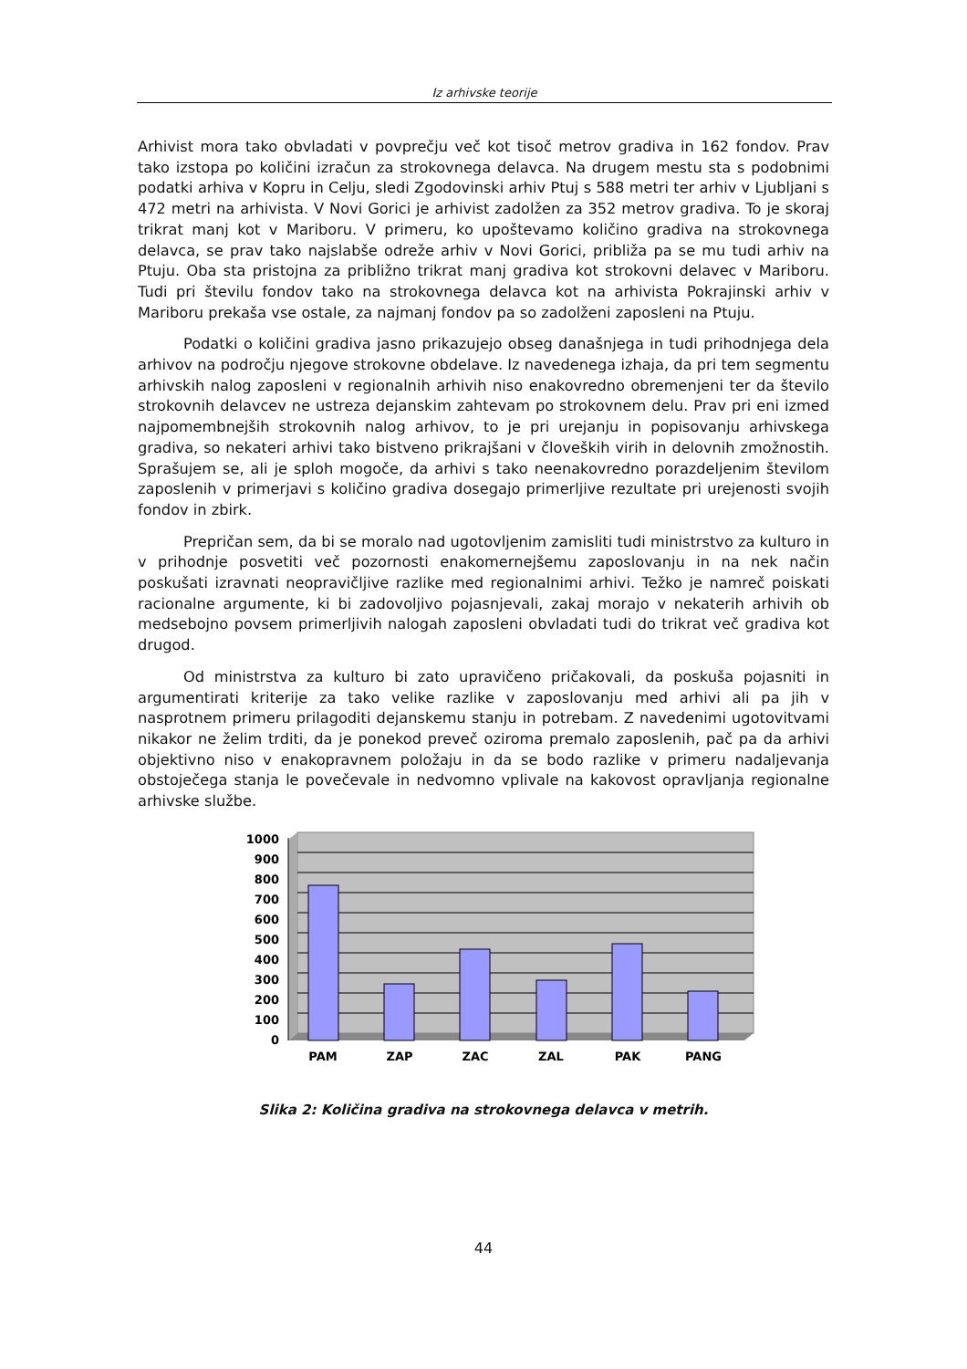Iz arhivske teorije
Arhivist mora tako obvladati v povprečju več kot tisoč metrov gradiva in 162 fondov. Prav tako izstopa po količini izračun za strokovnega delavca. Na drugem mestu sta s podobnimi podatki arhiva v Kopru in Celju, sledi Zgodovinski arhiv Ptuj s 588 metri ter arhiv v Ljubljani s 472 metri na arhivista. V Novi Gorici je arhivist zadolžen za 352 metrov gradiva. To je skoraj trikrat manj kot v Mariboru. V primeru, ko upoštevamo količino gradiva na strokovnega delavca, se prav tako najslabše odreže arhiv v Novi Gorici, približa pa se mu tudi arhiv na Ptuju. Oba sta pristojna za približno trikrat manj gradiva kot strokovni delavec v Mariboru. Tudi pri številu fondov tako na strokovnega delavca kot na arhivista Pokrajinski arhiv v Mariboru prekaša vse ostale, za najmanj fondov pa so zadolženi zaposleni na Ptuju.
Podatki o količini gradiva jasno prikazujejo obseg današnjega in tudi prihodnjega dela arhivov na področju njegove strokovne obdelave. Iz navedenega izhaja, da pri tem segmentu arhivskih nalog zaposleni v regionalnih arhivih niso enakovredno obremenjeni ter da število strokovnih delavcev ne ustreza dejanskim zahtevam po strokovnem delu. Prav pri eni izmed najpomembnejših strokovnih nalog arhivov, to je pri urejanju in popisovanju arhivskega gradiva, so nekateri arhivi tako bistveno prikrajšani v človeških virih in delovnih zmožnostih. Sprašujem se, ali je sploh mogoče, da arhivi s tako neenakovredno porazdeljenim številom zaposlenih v primerjavi s količino gradiva dosegajo primerljive rezultate pri urejenosti svojih fondov in zbirk.
Prepričan sem, da bi se moralo nad ugotovljenim zamisliti tudi ministrstvo za kulturo in v prihodnje posvetiti več pozornosti enakomernejšemu zaposlovanju in na nek način poskušati izravnati neopravičljive razlike med regionalnimi arhivi. Težko je namreč poiskati racionalne argumente, ki bi zadovoljivo pojasnjevali, zakaj morajo v nekaterih arhivih ob medsebojno povsem primerljivih nalogah zaposleni obvladati tudi do trikrat več gradiva kot drugod.
Od ministrstva za kulturo bi zato upravičeno pričakovali, da poskuša pojasniti in argumentirati kriterije za tako velike razlike v zaposlovanju med arhivi ali pa jih v nasprotnem primeru prilagoditi dejanskemu stanju in potrebam. Z navedenimi ugotovitvami nikakor ne želim trditi, da je ponekod preveč oziroma premalo zaposlenih, pač pa da arhivi objektivno niso v enakopravnem položaju in da se bodo razlike v primeru nadaljevanja obstoječega stanja le povečevale in nedvomno vplivale na kakovost opravljanja regionalne arhivske službe.
1000
900
800
700
600
500
400
300
200
100
0
PAM
ZAP
ZAC
ZAL
PAK
PANG
Slika 2: Količina gradiva na strokovnega delavca v metrih.
44